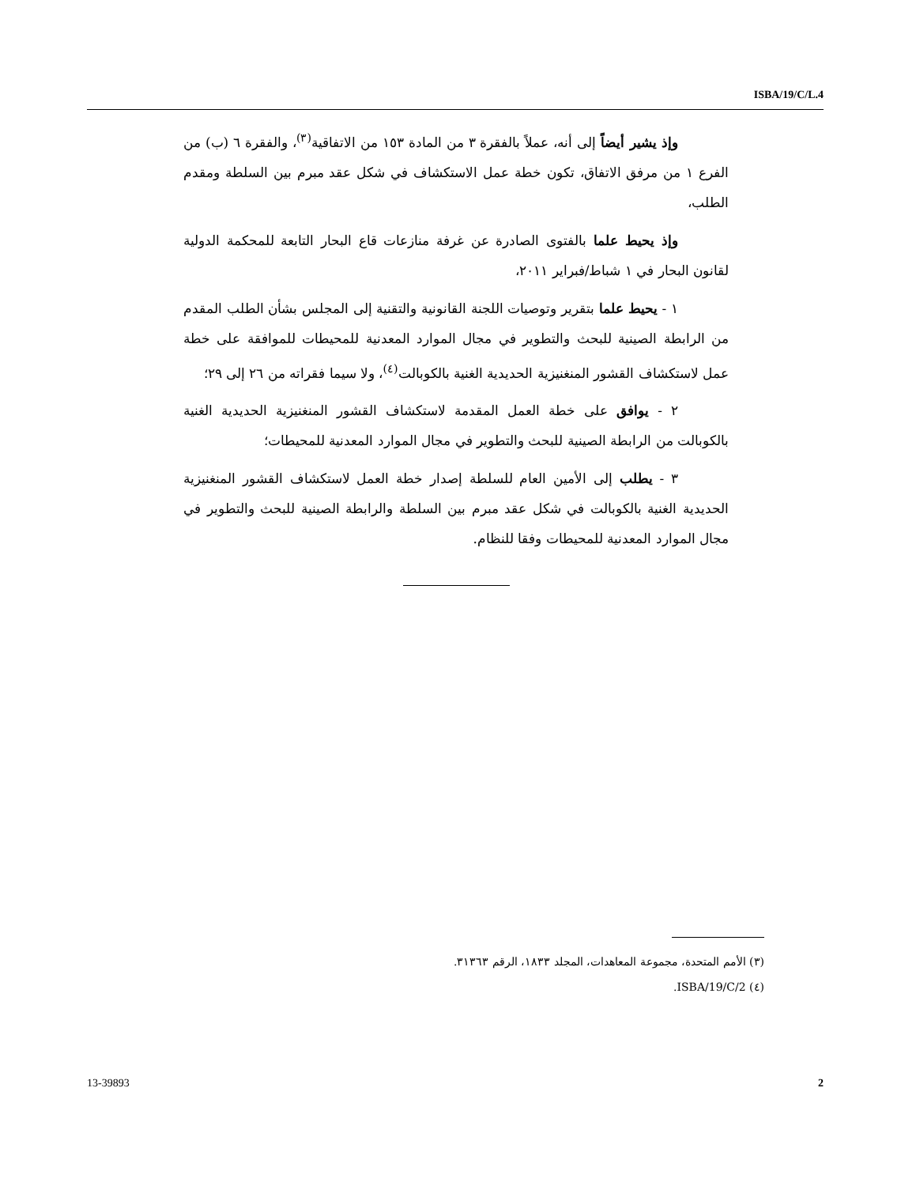ISBA/19/C/L.4
وإذ يشير أيضاً إلى أنه، عملاً بالفقرة ٣ من المادة ١٥٣ من الاتفاقية<sup>(٣)</sup>، والفقرة ٦ (ب) من الفرع ١ من مرفق الاتفاق، تكون خطة عمل الاستكشاف في شكل عقد مبرم بين السلطة ومقدم الطلب،
وإذ يحيط علما بالفتوى الصادرة عن غرفة منازعات قاع البحار التابعة للمحكمة الدولية لقانون البحار في ١ شباط/فبراير ٢٠١١،
١ - يحيط علما بتقرير وتوصيات اللجنة القانونية والتقنية إلى المجلس بشأن الطلب المقدم من الرابطة الصينية للبحث والتطوير في مجال الموارد المعدنية للمحيطات للموافقة على خطة عمل لاستكشاف القشور المنغنيزية الحديدية الغنية بالكوبالت<sup>(٤)</sup>، ولا سيما فقراته من ٢٦ إلى ٢٩؛
٢ - يوافق على خطة العمل المقدمة لاستكشاف القشور المنغنيزية الحديدية الغنية بالكوبالت من الرابطة الصينية للبحث والتطوير في مجال الموارد المعدنية للمحيطات؛
٣ - يطلب إلى الأمين العام للسلطة إصدار خطة العمل لاستكشاف القشور المنغنيزية الحديدية الغنية بالكوبالت في شكل عقد مبرم بين السلطة والرابطة الصينية للبحث والتطوير في مجال الموارد المعدنية للمحيطات وفقا للنظام.
(٣) الأمم المتحدة، مجموعة المعاهدات، المجلد ١٨٣٣، الرقم ٣١٣٦٣.
(٤) ISBA/19/C/2.
13-39893 2